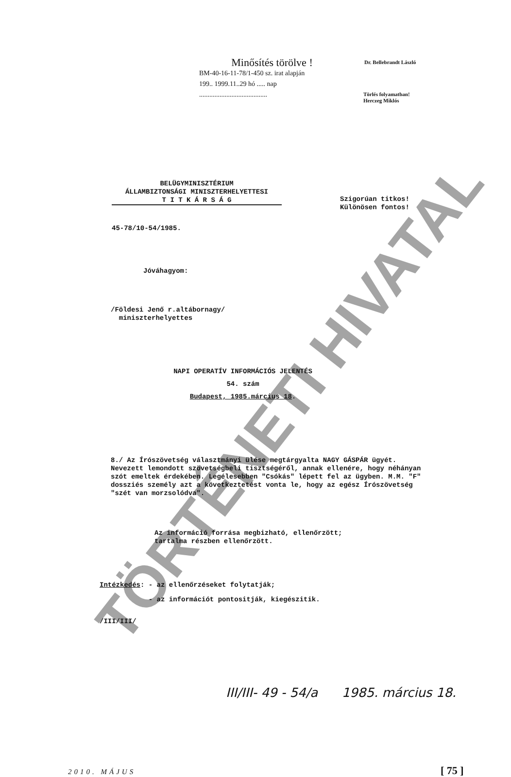TÖRTÉNETI HIVATAL
Minősítés törölve !
BM-40-16-11-78/1-450 sz. irat alapján
199.. 1999.11..29 hó ..... nap
........................................
Dr. Bellebrandt László
Törlés folyamatban!
Herczeg Miklós
BELÜGYMINISZTÉRIUM
ÁLLAMBIZTONSÁGI MINISZTERHELYETTESI
T I T K Á R S Á G
Szigorúan titkos!
Különösen fontos!
45-78/10-54/1985.
Jóváhagyom:
/Földesi Jenő r.altábornagy/
miniszterhelyettes
NAPI OPERATÍV INFORMÁCIÓS JELENTÉS
54. szám
Budapest, 1985.március 18.
8./ Az Írószövetség választmányi ülése megtárgyalta NAGY GÁSPÁR ügyét. Nevezett lemondott szövetségbeli tisztségéről, annak ellenére, hogy néhányan szót emeltek érdekében. Legélesebben "Csókás" lépett fel az ügyben. M.M. "F" dossziés személy azt a következtetést vonta le, hogy az egész Írószövetség "szét van morzsolódva".
Az információ forrása megbizható, ellenőrzött;
tartalma részben ellenőrzött.
Intézkedés: - az ellenőrzéseket folytatják;
- az információt pontositják, kiegészitik.
/III/III/
III/III- 49 - 54/a 1985. március 18.
2010. MÁJUS [ 75 ]